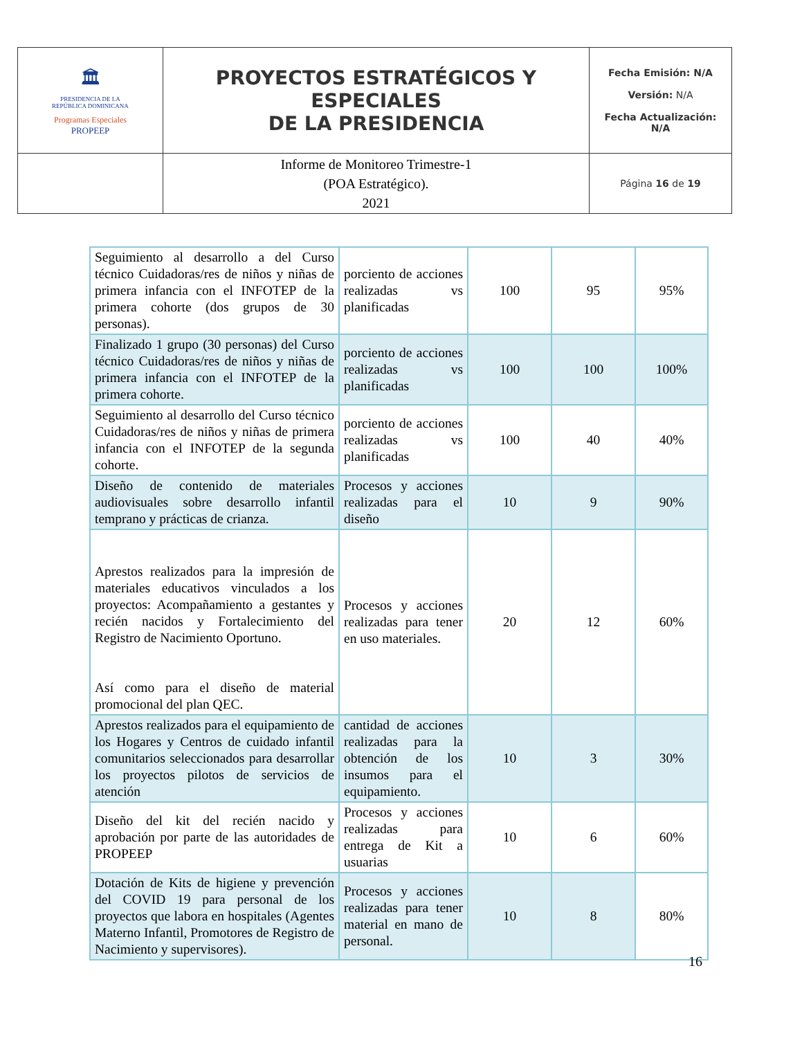| 🏛 PRESIDENCIA DE LA REPÚBLICA DOMINICANA Programas Especiales PROPEEP | PROYECTOS ESTRATÉGICOS Y ESPECIALES DE LA PRESIDENCIA | Fecha Emisión: N/A Versión: N/A Fecha Actualización: N/A |
| | Informe de Monitoreo Trimestre-1 (POA Estratégico). 2021 | Página 16 de 19 |
| Seguimiento al desarrollo a del Curso técnico Cuidadoras/res de niños y niñas de primera infancia con el INFOTEP de la primera cohorte (dos grupos de 30 personas). | porciento de acciones realizadas vs planificadas | 100 | 95 | 95% |
| Finalizado 1 grupo (30 personas) del Curso técnico Cuidadoras/res de niños y niñas de primera infancia con el INFOTEP de la primera cohorte. | porciento de acciones realizadas vs planificadas | 100 | 100 | 100% |
| Seguimiento al desarrollo del Curso técnico Cuidadoras/res de niños y niñas de primera infancia con el INFOTEP de la segunda cohorte. | porciento de acciones realizadas vs planificadas | 100 | 40 | 40% |
| Diseño de contenido de materiales audiovisuales sobre desarrollo infantil temprano y prácticas de crianza. | Procesos y acciones realizadas para el diseño | 10 | 9 | 90% |
| Aprestos realizados para la impresión de materiales educativos vinculados a los proyectos: Acompañamiento a gestantes y recién nacidos y Fortalecimiento del Registro de Nacimiento Oportuno. Así como para el diseño de material promocional del plan QEC. | Procesos y acciones realizadas para tener en uso materiales. | 20 | 12 | 60% |
| Aprestos realizados para el equipamiento de los Hogares y Centros de cuidado infantil comunitarios seleccionados para desarrollar los proyectos pilotos de servicios de atención | cantidad de acciones realizadas para la obtención de los insumos para el equipamiento. | 10 | 3 | 30% |
| Diseño del kit del recién nacido y aprobación por parte de las autoridades de PROPEEP | Procesos y acciones realizadas para entrega de Kit a usuarias | 10 | 6 | 60% |
| Dotación de Kits de higiene y prevención del COVID 19 para personal de los proyectos que labora en hospitales (Agentes Materno Infantil, Promotores de Registro de Nacimiento y supervisores). | Procesos y acciones realizadas para tener material en mano de personal. | 10 | 8 | 80% |
16